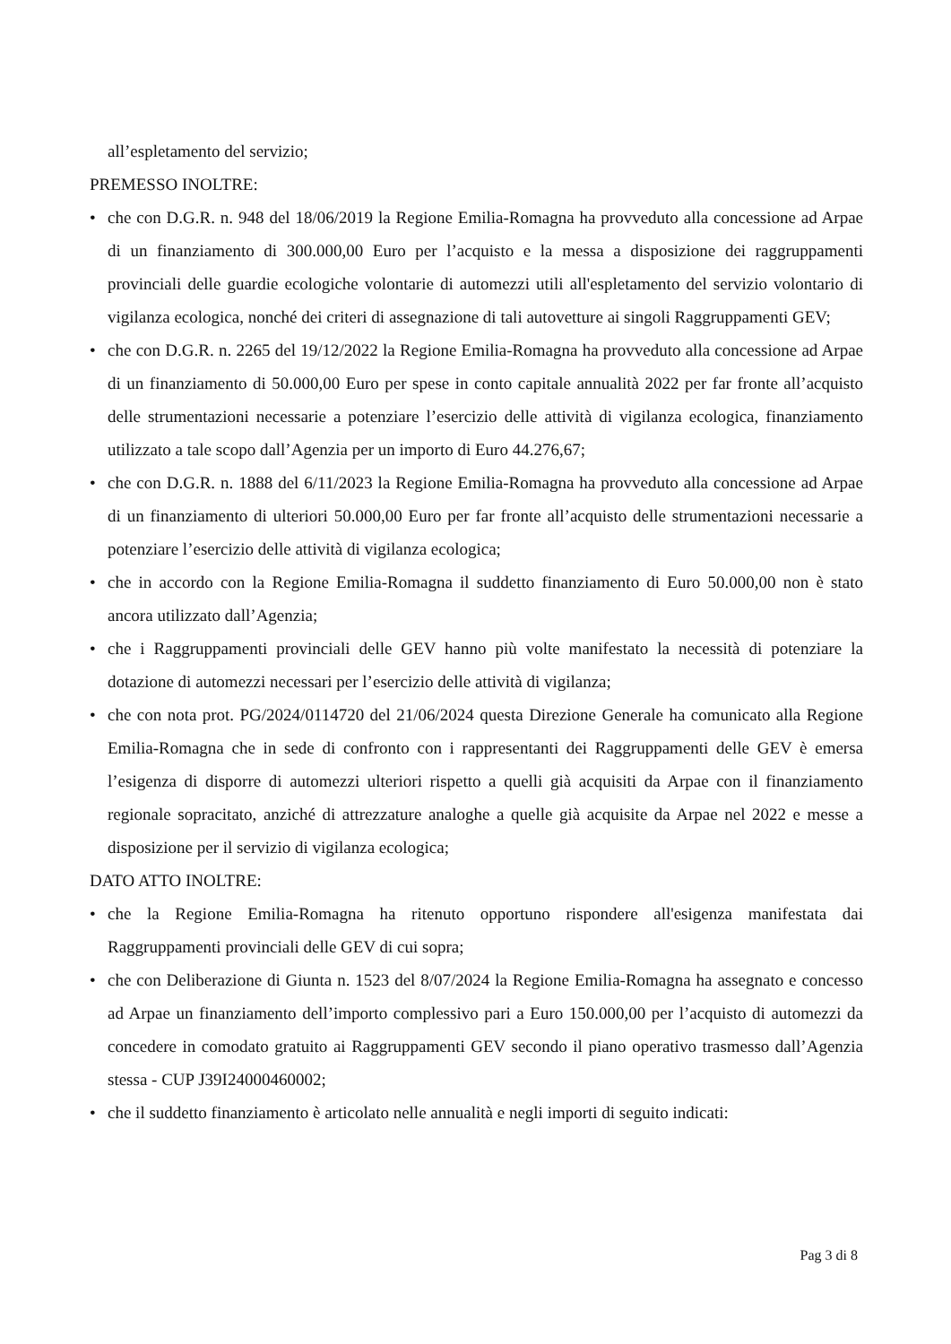all’espletamento del servizio;
PREMESSO INOLTRE:
• che con D.G.R. n. 948 del 18/06/2019 la Regione Emilia-Romagna ha provveduto alla concessione ad Arpae di un finanziamento di 300.000,00 Euro per l’acquisto e la messa a disposizione dei raggruppamenti provinciali delle guardie ecologiche volontarie di automezzi utili all'espletamento del servizio volontario di vigilanza ecologica, nonché dei criteri di assegnazione di tali autovetture ai singoli Raggruppamenti GEV;
• che con D.G.R. n. 2265 del 19/12/2022 la Regione Emilia-Romagna ha provveduto alla concessione ad Arpae di un finanziamento di 50.000,00 Euro per spese in conto capitale annualità 2022 per far fronte all’acquisto delle strumentazioni necessarie a potenziare l’esercizio delle attività di vigilanza ecologica, finanziamento utilizzato a tale scopo dall’Agenzia per un importo di Euro 44.276,67;
• che con D.G.R. n. 1888 del 6/11/2023 la Regione Emilia-Romagna ha provveduto alla concessione ad Arpae di un finanziamento di ulteriori 50.000,00 Euro per far fronte all’acquisto delle strumentazioni necessarie a potenziare l’esercizio delle attività di vigilanza ecologica;
• che in accordo con la Regione Emilia-Romagna il suddetto finanziamento di Euro 50.000,00 non è stato ancora utilizzato dall’Agenzia;
• che i Raggruppamenti provinciali delle GEV hanno più volte manifestato la necessità di potenziare la dotazione di automezzi necessari per l’esercizio delle attività di vigilanza;
• che con nota prot. PG/2024/0114720 del 21/06/2024 questa Direzione Generale ha comunicato alla Regione Emilia-Romagna che in sede di confronto con i rappresentanti dei Raggruppamenti delle GEV è emersa l’esigenza di disporre di automezzi ulteriori rispetto a quelli già acquisiti da Arpae con il finanziamento regionale sopracitato, anziché di attrezzature analoghe a quelle già acquisite da Arpae nel 2022 e messe a disposizione per il servizio di vigilanza ecologica;
DATO ATTO INOLTRE:
• che la Regione Emilia-Romagna ha ritenuto opportuno rispondere all'esigenza manifestata dai Raggruppamenti provinciali delle GEV di cui sopra;
• che con Deliberazione di Giunta n. 1523 del 8/07/2024 la Regione Emilia-Romagna ha assegnato e concesso ad Arpae un finanziamento dell’importo complessivo pari a Euro 150.000,00 per l’acquisto di automezzi da concedere in comodato gratuito ai Raggruppamenti GEV secondo il piano operativo trasmesso dall’Agenzia stessa - CUP J39I24000460002;
• che il suddetto finanziamento è articolato nelle annualità e negli importi di seguito indicati:
Pag 3 di 8